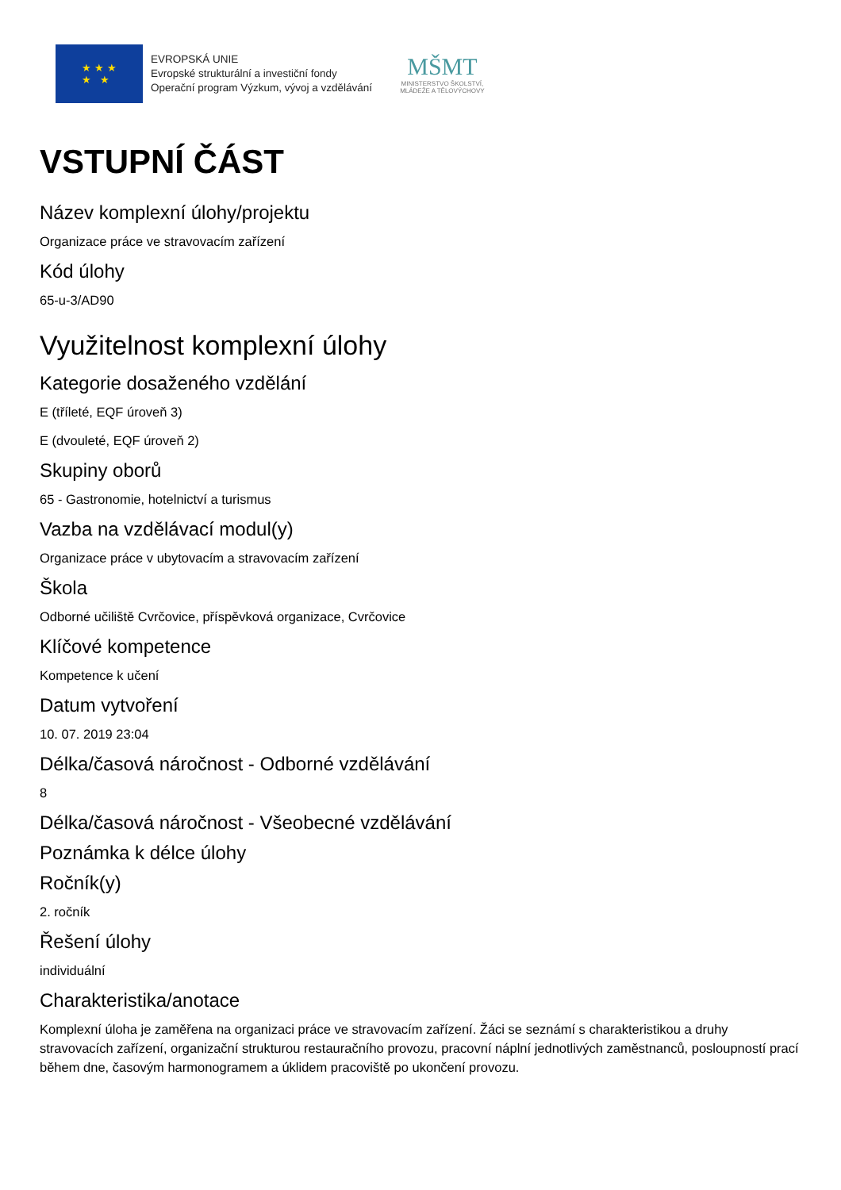★ ★ ★
★ ★
EVROPSKÁ UNIE
Evropské strukturální a investiční fondy
Operační program Výzkum, vývoj a vzdělávání
MŠMT
MINISTERSTVO ŠKOLSTVÍ,
MLÁDEŽE A TĚLOVÝCHOVY
VSTUPNÍ ČÁST
Název komplexní úlohy/projektu
Organizace práce ve stravovacím zařízení
Kód úlohy
65-u-3/AD90
Využitelnost komplexní úlohy
Kategorie dosaženého vzdělání
E (tříleté, EQF úroveň 3)
E (dvouleté, EQF úroveň 2)
Skupiny oborů
65 - Gastronomie, hotelnictví a turismus
Vazba na vzdělávací modul(y)
Organizace práce v ubytovacím a stravovacím zařízení
Škola
Odborné učiliště Cvrčovice, příspěvková organizace, Cvrčovice
Klíčové kompetence
Kompetence k učení
Datum vytvoření
10. 07. 2019 23:04
Délka/časová náročnost - Odborné vzdělávání
8
Délka/časová náročnost - Všeobecné vzdělávání
Poznámka k délce úlohy
Ročník(y)
2. ročník
Řešení úlohy
individuální
Charakteristika/anotace
Komplexní úloha je zaměřena na organizaci práce ve stravovacím zařízení. Žáci se seznámí s charakteristikou a druhy stravovacích zařízení, organizační strukturou restauračního provozu, pracovní náplní jednotlivých zaměstnanců, posloupností prací během dne, časovým harmonogramem a úklidem pracoviště po ukončení provozu.